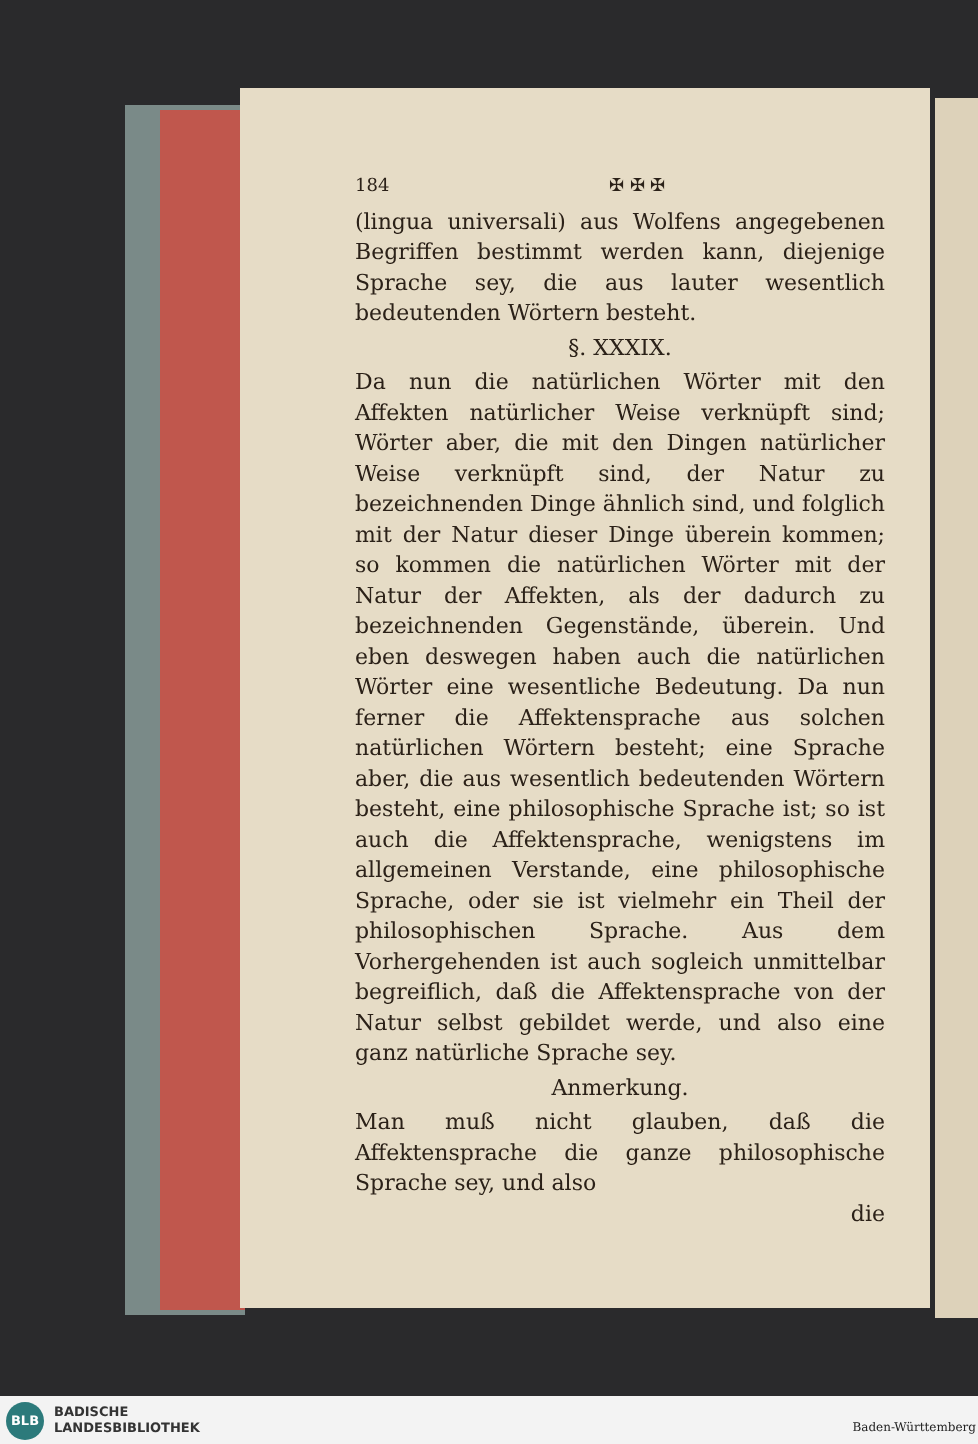184 ✠ ✠ ✠
(lingua universali) aus Wolfens angegebenen Begriffen bestimmt werden kann, diejenige Sprache sey, die aus lauter wesentlich bedeutenden Wörtern besteht.
§. XXXIX.
Da nun die natürlichen Wörter mit den Affekten natürlicher Weise verknüpft sind; Wörter aber, die mit den Dingen natürlicher Weise verknüpft sind, der Natur zu bezeichnenden Dinge ähnlich sind, und folglich mit der Natur dieser Dinge überein kommen; so kommen die natürlichen Wörter mit der Natur der Affekten, als der dadurch zu bezeichnenden Gegenstände, überein. Und eben deswegen haben auch die natürlichen Wörter eine wesentliche Bedeutung. Da nun ferner die Affektensprache aus solchen natürlichen Wörtern besteht; eine Sprache aber, die aus wesentlich bedeutenden Wörtern besteht, eine philosophische Sprache ist; so ist auch die Affektensprache, wenigstens im allgemeinen Verstande, eine philosophische Sprache, oder sie ist vielmehr ein Theil der philosophischen Sprache. Aus dem Vorhergehenden ist auch sogleich unmittelbar begreiflich, daß die Affektensprache von der Natur selbst gebildet werde, und also eine ganz natürliche Sprache sey.
Anmerkung.
Man muß nicht glauben, daß die Affektensprache die ganze philosophische Sprache sey, und also
die
BLB
BADISCHE
LANDESBIBLIOTHEK
Baden-Württemberg